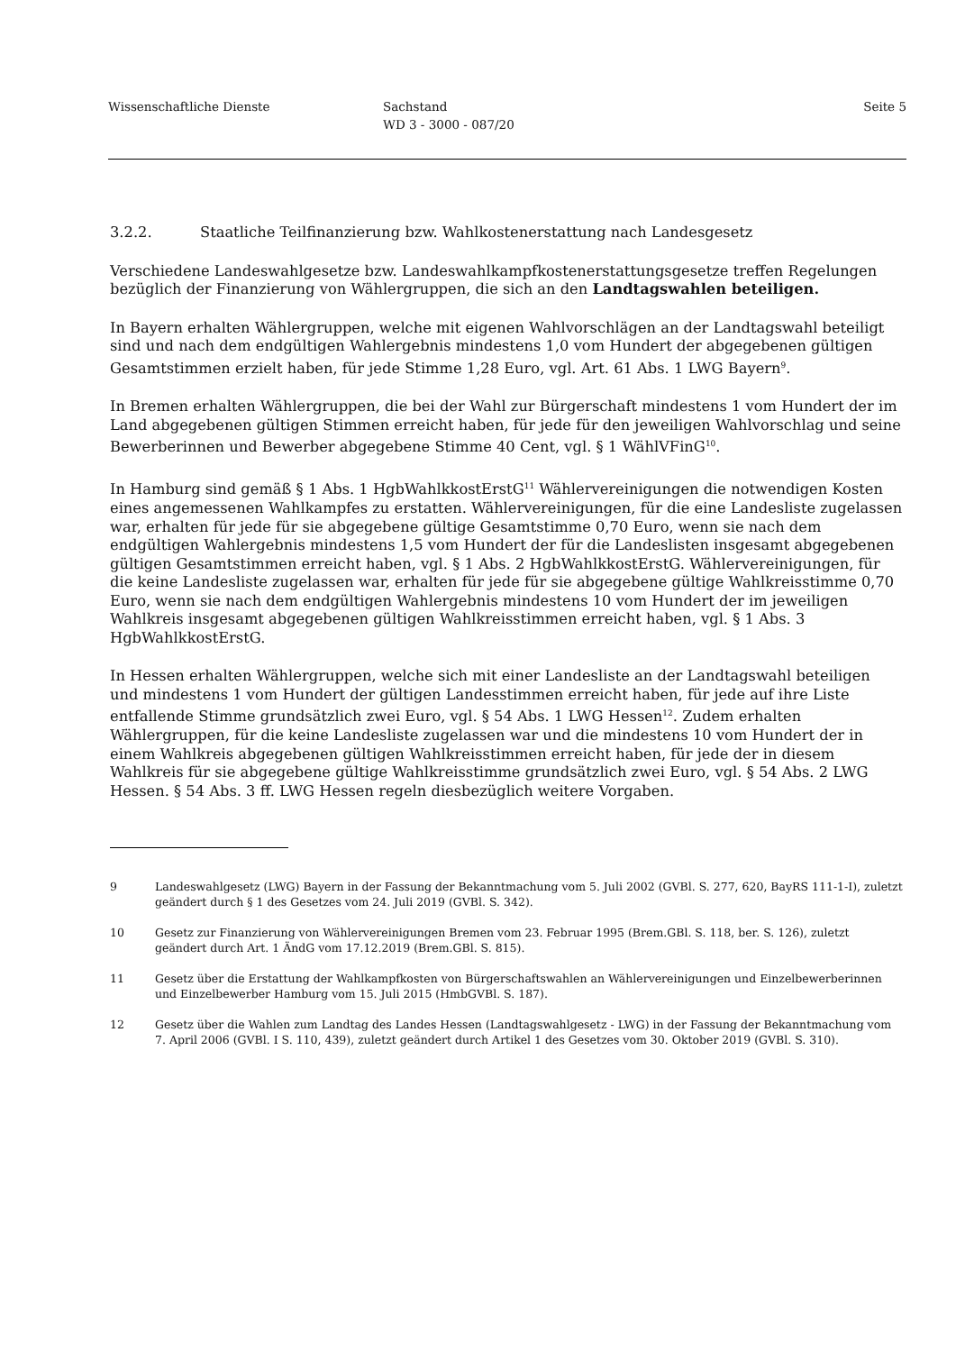Wissenschaftliche Dienste Sachstand
WD 3 - 3000 - 087/20
Seite 5
3.2.2. Staatliche Teilfinanzierung bzw. Wahlkostenerstattung nach Landesgesetz
Verschiedene Landeswahlgesetze bzw. Landeswahlkampfkostenerstattungsgesetze treffen Regelungen bezüglich der Finanzierung von Wählergruppen, die sich an den Landtagswahlen beteiligen.
In Bayern erhalten Wählergruppen, welche mit eigenen Wahlvorschlägen an der Landtagswahl beteiligt sind und nach dem endgültigen Wahlergebnis mindestens 1,0 vom Hundert der abgegebenen gültigen Gesamtstimmen erzielt haben, für jede Stimme 1,28 Euro, vgl. Art. 61 Abs. 1 LWG Bayern<sup>9</sup>.
In Bremen erhalten Wählergruppen, die bei der Wahl zur Bürgerschaft mindestens 1 vom Hundert der im Land abgegebenen gültigen Stimmen erreicht haben, für jede für den jeweiligen Wahlvorschlag und seine Bewerberinnen und Bewerber abgegebene Stimme 40 Cent, vgl. § 1 WählVFinG<sup>10</sup>.
In Hamburg sind gemäß § 1 Abs. 1 HgbWahlkkostErstG<sup>11</sup> Wählervereinigungen die notwendigen Kosten eines angemessenen Wahlkampfes zu erstatten. Wählervereinigungen, für die eine Landesliste zugelassen war, erhalten für jede für sie abgegebene gültige Gesamtstimme 0,70 Euro, wenn sie nach dem endgültigen Wahlergebnis mindestens 1,5 vom Hundert der für die Landeslisten insgesamt abgegebenen gültigen Gesamtstimmen erreicht haben, vgl. § 1 Abs. 2 HgbWahlkkostErstG. Wählervereinigungen, für die keine Landesliste zugelassen war, erhalten für jede für sie abgegebene gültige Wahlkreisstimme 0,70 Euro, wenn sie nach dem endgültigen Wahlergebnis mindestens 10 vom Hundert der im jeweiligen Wahlkreis insgesamt abgegebenen gültigen Wahlkreisstimmen erreicht haben, vgl. § 1 Abs. 3 HgbWahlkkostErstG.
In Hessen erhalten Wählergruppen, welche sich mit einer Landesliste an der Landtagswahl beteiligen und mindestens 1 vom Hundert der gültigen Landesstimmen erreicht haben, für jede auf ihre Liste entfallende Stimme grundsätzlich zwei Euro, vgl. § 54 Abs. 1 LWG Hessen<sup>12</sup>. Zudem erhalten Wählergruppen, für die keine Landesliste zugelassen war und die mindestens 10 vom Hundert der in einem Wahlkreis abgegebenen gültigen Wahlkreisstimmen erreicht haben, für jede der in diesem Wahlkreis für sie abgegebene gültige Wahlkreisstimme grundsätzlich zwei Euro, vgl. § 54 Abs. 2 LWG Hessen. § 54 Abs. 3 ff. LWG Hessen regeln diesbezüglich weitere Vorgaben.
9 Landeswahlgesetz (LWG) Bayern in der Fassung der Bekanntmachung vom 5. Juli 2002 (GVBl. S. 277, 620, BayRS 111-1-I), zuletzt geändert durch § 1 des Gesetzes vom 24. Juli 2019 (GVBl. S. 342).
10 Gesetz zur Finanzierung von Wählervereinigungen Bremen vom 23. Februar 1995 (Brem.GBl. S. 118, ber. S. 126), zuletzt geändert durch Art. 1 ÄndG vom 17.12.2019 (Brem.GBl. S. 815).
11 Gesetz über die Erstattung der Wahlkampfkosten von Bürgerschaftswahlen an Wählervereinigungen und Einzelbewerberinnen und Einzelbewerber Hamburg vom 15. Juli 2015 (HmbGVBl. S. 187).
12 Gesetz über die Wahlen zum Landtag des Landes Hessen (Landtagswahlgesetz - LWG) in der Fassung der Bekanntmachung vom 7. April 2006 (GVBl. I S. 110, 439), zuletzt geändert durch Artikel 1 des Gesetzes vom 30. Oktober 2019 (GVBl. S. 310).